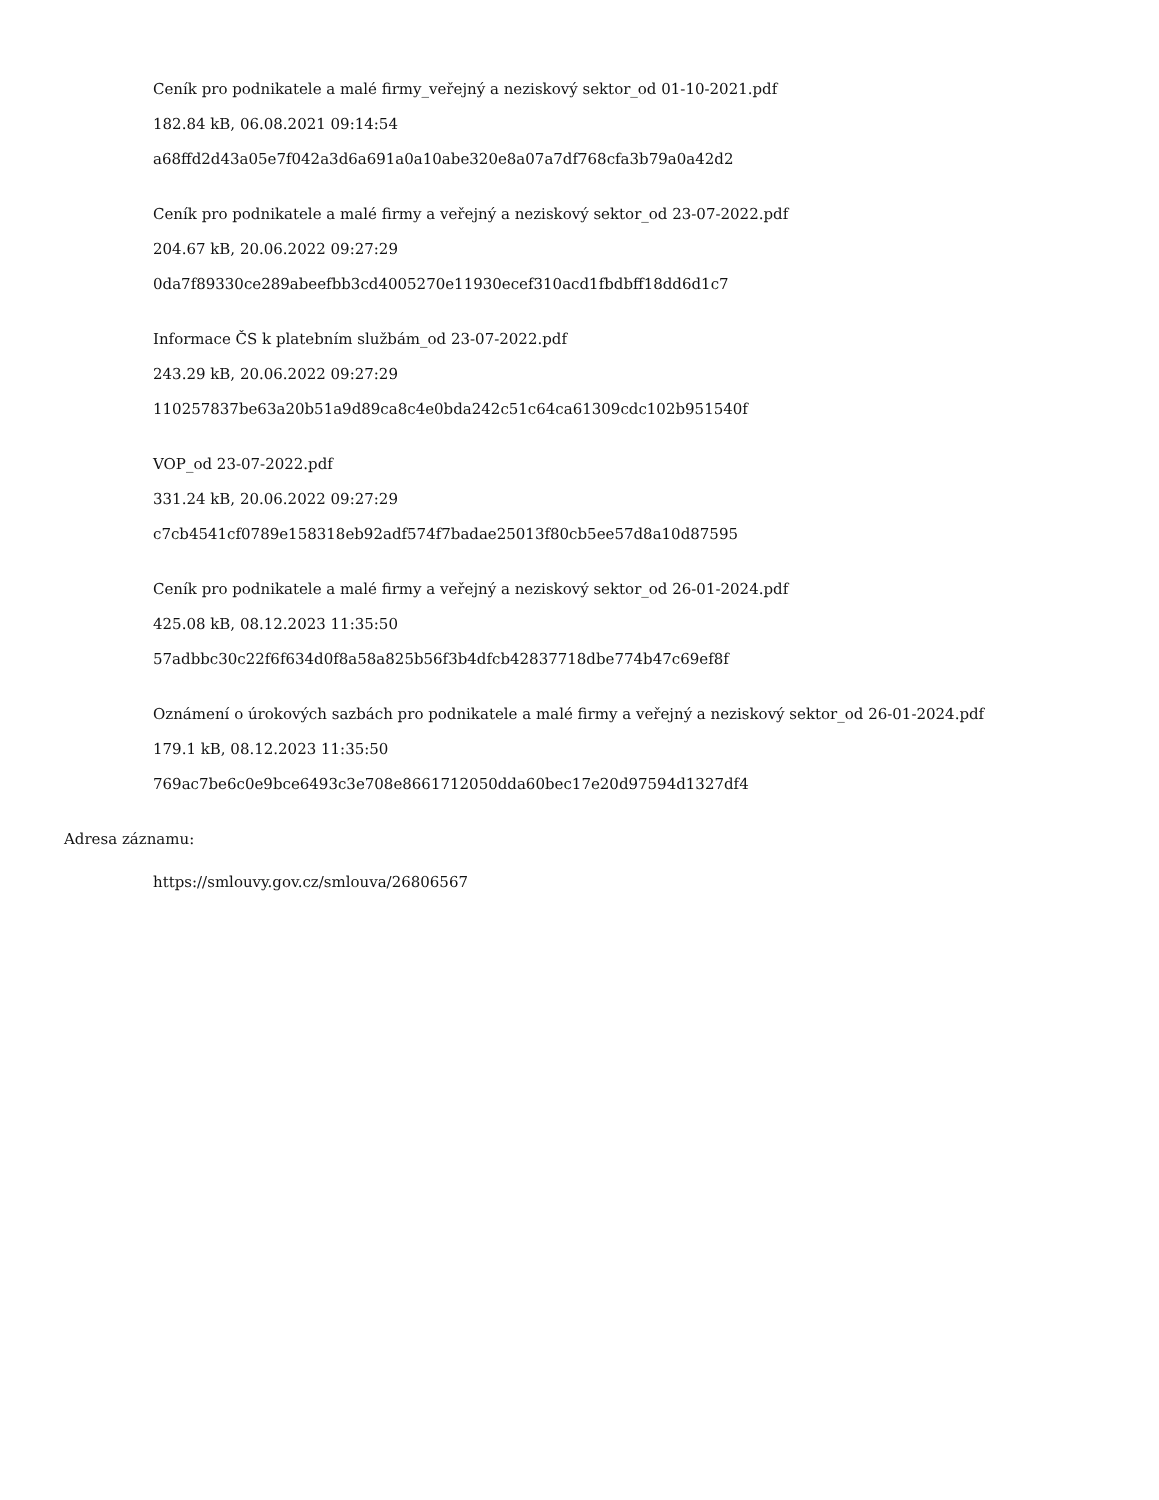Ceník pro podnikatele a malé firmy_veřejný a neziskový sektor_od 01-10-2021.pdf
182.84 kB, 06.08.2021 09:14:54
a68ffd2d43a05e7f042a3d6a691a0a10abe320e8a07a7df768cfa3b79a0a42d2
Ceník pro podnikatele a malé firmy a veřejný a neziskový sektor_od 23-07-2022.pdf
204.67 kB, 20.06.2022 09:27:29
0da7f89330ce289abeefbb3cd4005270e11930ecef310acd1fbdbff18dd6d1c7
Informace ČS k platebním službám_od 23-07-2022.pdf
243.29 kB, 20.06.2022 09:27:29
110257837be63a20b51a9d89ca8c4e0bda242c51c64ca61309cdc102b951540f
VOP_od 23-07-2022.pdf
331.24 kB, 20.06.2022 09:27:29
c7cb4541cf0789e158318eb92adf574f7badae25013f80cb5ee57d8a10d87595
Ceník pro podnikatele a malé firmy a veřejný a neziskový sektor_od 26-01-2024.pdf
425.08 kB, 08.12.2023 11:35:50
57adbbc30c22f6f634d0f8a58a825b56f3b4dfcb42837718dbe774b47c69ef8f
Oznámení o úrokových sazbách pro podnikatele a malé firmy a veřejný a neziskový sektor_od 26-01-2024.pdf
179.1 kB, 08.12.2023 11:35:50
769ac7be6c0e9bce6493c3e708e8661712050dda60bec17e20d97594d1327df4
Adresa záznamu:
https://smlouvy.gov.cz/smlouva/26806567